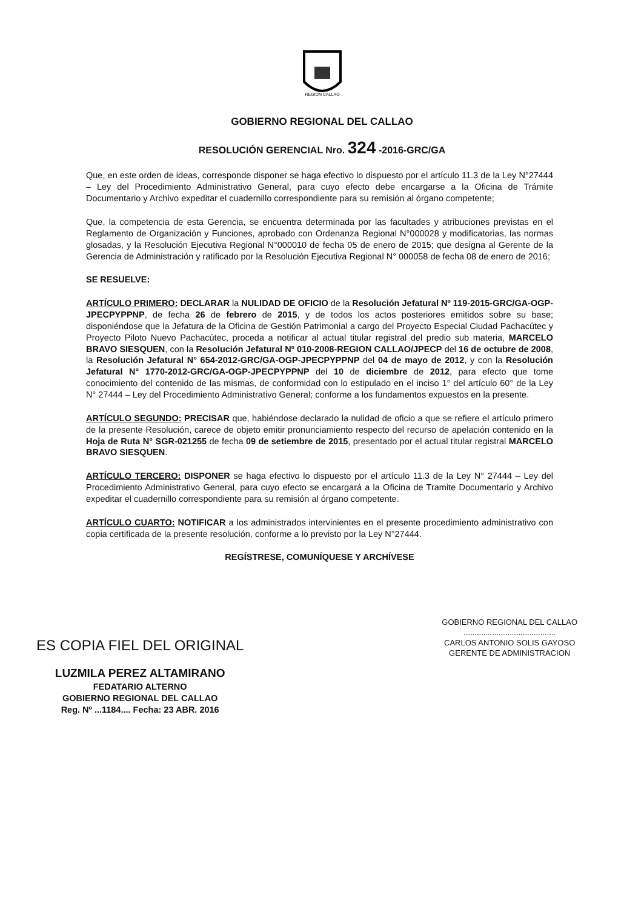REGION CALLAO
GOBIERNO REGIONAL DEL CALLAO
RESOLUCIÓN GERENCIAL Nro. 324 -2016-GRC/GA
Que, en este orden de ideas, corresponde disponer se haga efectivo lo dispuesto por el artículo 11.3 de la Ley N°27444 – Ley del Procedimiento Administrativo General, para cuyo efecto debe encargarse a la Oficina de Trámite Documentario y Archivo expeditar el cuadernillo correspondiente para su remisión al órgano competente;
Que, la competencia de esta Gerencia, se encuentra determinada por las facultades y atribuciones previstas en el Reglamento de Organización y Funciones, aprobado con Ordenanza Regional N°000028 y modificatorias, las normas glosadas, y la Resolución Ejecutiva Regional N°000010 de fecha 05 de enero de 2015; que designa al Gerente de la Gerencia de Administración y ratificado por la Resolución Ejecutiva Regional N° 000058 de fecha 08 de enero de 2016;
SE RESUELVE:
ARTÍCULO PRIMERO: DECLARAR la NULIDAD DE OFICIO de la Resolución Jefatural Nº 119-2015-GRC/GA-OGP-JPECPYPPNP, de fecha 26 de febrero de 2015, y de todos los actos posteriores emitidos sobre su base; disponiéndose que la Jefatura de la Oficina de Gestión Patrimonial a cargo del Proyecto Especial Ciudad Pachacútec y Proyecto Piloto Nuevo Pachacútec, proceda a notificar al actual titular registral del predio sub materia, MARCELO BRAVO SIESQUEN, con la Resolución Jefatural Nº 010-2008-REGION CALLAO/JPECP del 16 de octubre de 2008, la Resolución Jefatural N° 654-2012-GRC/GA-OGP-JPECPYPPNP del 04 de mayo de 2012, y con la Resolución Jefatural N° 1770-2012-GRC/GA-OGP-JPECPYPPNP del 10 de diciembre de 2012, para efecto que tome conocimiento del contenido de las mismas, de conformidad con lo estipulado en el inciso 1° del artículo 60° de la Ley N° 27444 – Ley del Procedimiento Administrativo General; conforme a los fundamentos expuestos en la presente.
ARTÍCULO SEGUNDO: PRECISAR que, habiéndose declarado la nulidad de oficio a que se refiere el artículo primero de la presente Resolución, carece de objeto emitir pronunciamiento respecto del recurso de apelación contenido en la Hoja de Ruta N° SGR-021255 de fecha 09 de setiembre de 2015, presentado por el actual titular registral MARCELO BRAVO SIESQUEN.
ARTÍCULO TERCERO: DISPONER se haga efectivo lo dispuesto por el artículo 11.3 de la Ley N° 27444 – Ley del Procedimiento Administrativo General, para cuyo efecto se encargará a la Oficina de Tramite Documentario y Archivo expeditar el cuadernillo correspondiente para su remisión al órgano competente.
ARTÍCULO CUARTO: NOTIFICAR a los administrados intervinientes en el presente procedimiento administrativo con copia certificada de la presente resolución, conforme a lo previsto por la Ley N°27444.
REGÍSTRESE, COMUNÍQUESE Y ARCHÍVESE
ES COPIA FIEL DEL ORIGINAL
LUZMILA PEREZ ALTAMIRANO
FEDATARIO ALTERNO
GOBIERNO REGIONAL DEL CALLAO
Reg. Nº ...1184.... Fecha: 23 ABR. 2016
GOBIERNO REGIONAL DEL CALLAO
..........................................
CARLOS ANTONIO SOLIS GAYOSO
GERENTE DE ADMINISTRACION